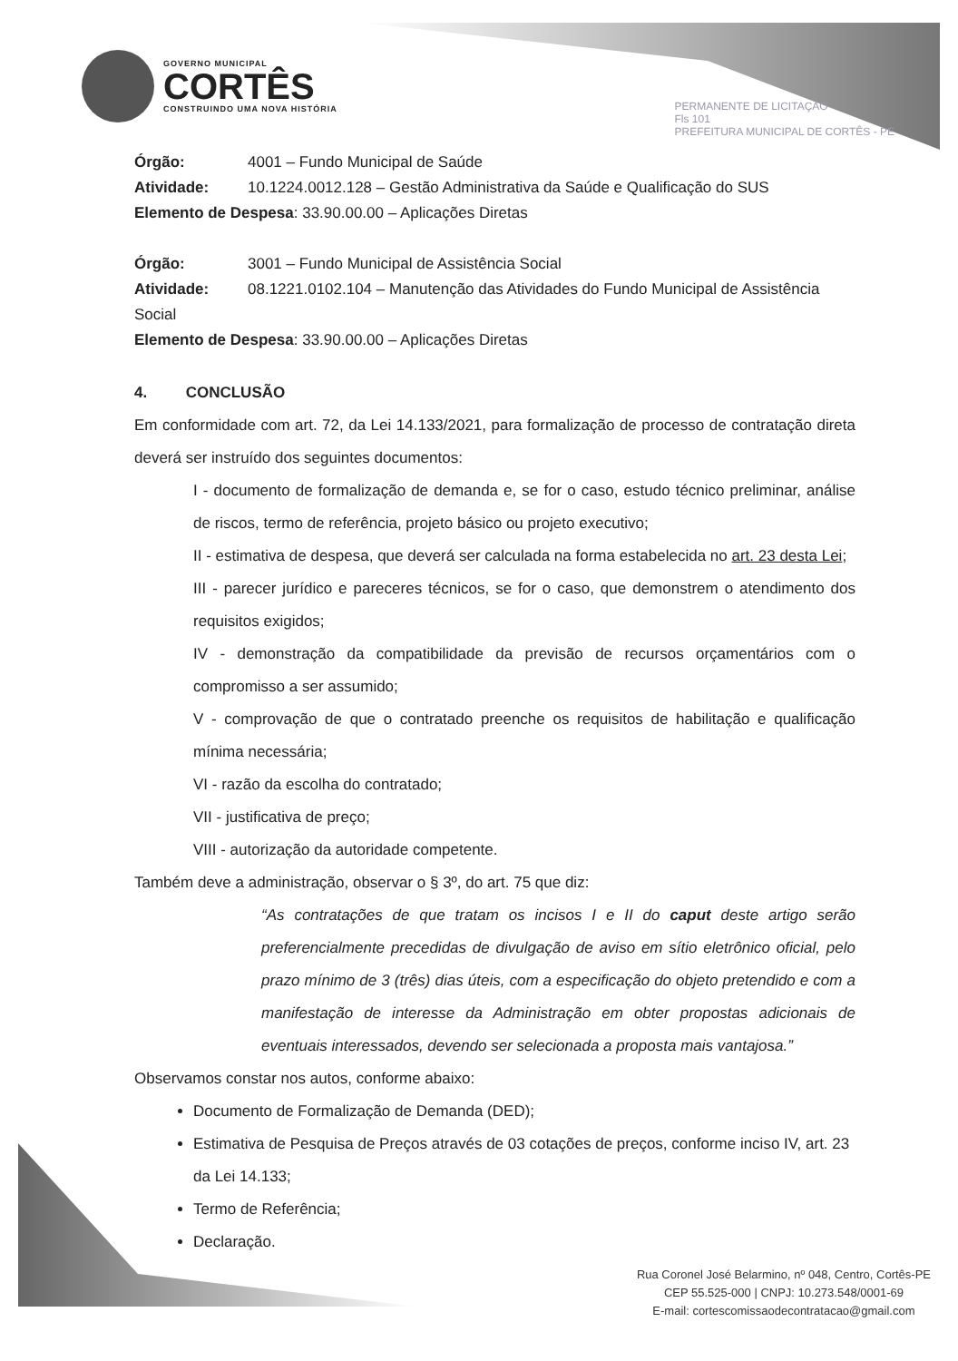GOVERNO MUNICIPAL
CORTÊS
CONSTRUINDO UMA NOVA HISTÓRIA
PERMANENTE DE LICITAÇÃO
Fls 101
PREFEITURA MUNICIPAL DE CORTÊS - PE
Órgão: 4001 – Fundo Municipal de Saúde
Atividade: 10.1224.0012.128 – Gestão Administrativa da Saúde e Qualificação do SUS
Elemento de Despesa: 33.90.00.00 – Aplicações Diretas
Órgão: 3001 – Fundo Municipal de Assistência Social
Atividade: 08.1221.0102.104 – Manutenção das Atividades do Fundo Municipal de Assistência
Social
Elemento de Despesa: 33.90.00.00 – Aplicações Diretas
4. CONCLUSÃO
Em conformidade com art. 72, da Lei 14.133/2021, para formalização de processo de contratação direta deverá ser instruído dos seguintes documentos:
I - documento de formalização de demanda e, se for o caso, estudo técnico preliminar, análise de riscos, termo de referência, projeto básico ou projeto executivo;
II - estimativa de despesa, que deverá ser calculada na forma estabelecida no art. 23 desta Lei;
III - parecer jurídico e pareceres técnicos, se for o caso, que demonstrem o atendimento dos requisitos exigidos;
IV - demonstração da compatibilidade da previsão de recursos orçamentários com o compromisso a ser assumido;
V - comprovação de que o contratado preenche os requisitos de habilitação e qualificação mínima necessária;
VI - razão da escolha do contratado;
VII - justificativa de preço;
VIII - autorização da autoridade competente.
Também deve a administração, observar o § 3º, do art. 75 que diz:
“As contratações de que tratam os incisos I e II do caput deste artigo serão preferencialmente precedidas de divulgação de aviso em sítio eletrônico oficial, pelo prazo mínimo de 3 (três) dias úteis, com a especificação do objeto pretendido e com a manifestação de interesse da Administração em obter propostas adicionais de eventuais interessados, devendo ser selecionada a proposta mais vantajosa.”
Observamos constar nos autos, conforme abaixo:
Documento de Formalização de Demanda (DED);
Estimativa de Pesquisa de Preços através de 03 cotações de preços, conforme inciso IV, art. 23 da Lei 14.133;
Termo de Referência;
Declaração.
Rua Coronel José Belarmino, nº 048, Centro, Cortês-PE
CEP 55.525-000 | CNPJ: 10.273.548/0001-69
E-mail: cortescomissaodecontratacao@gmail.com